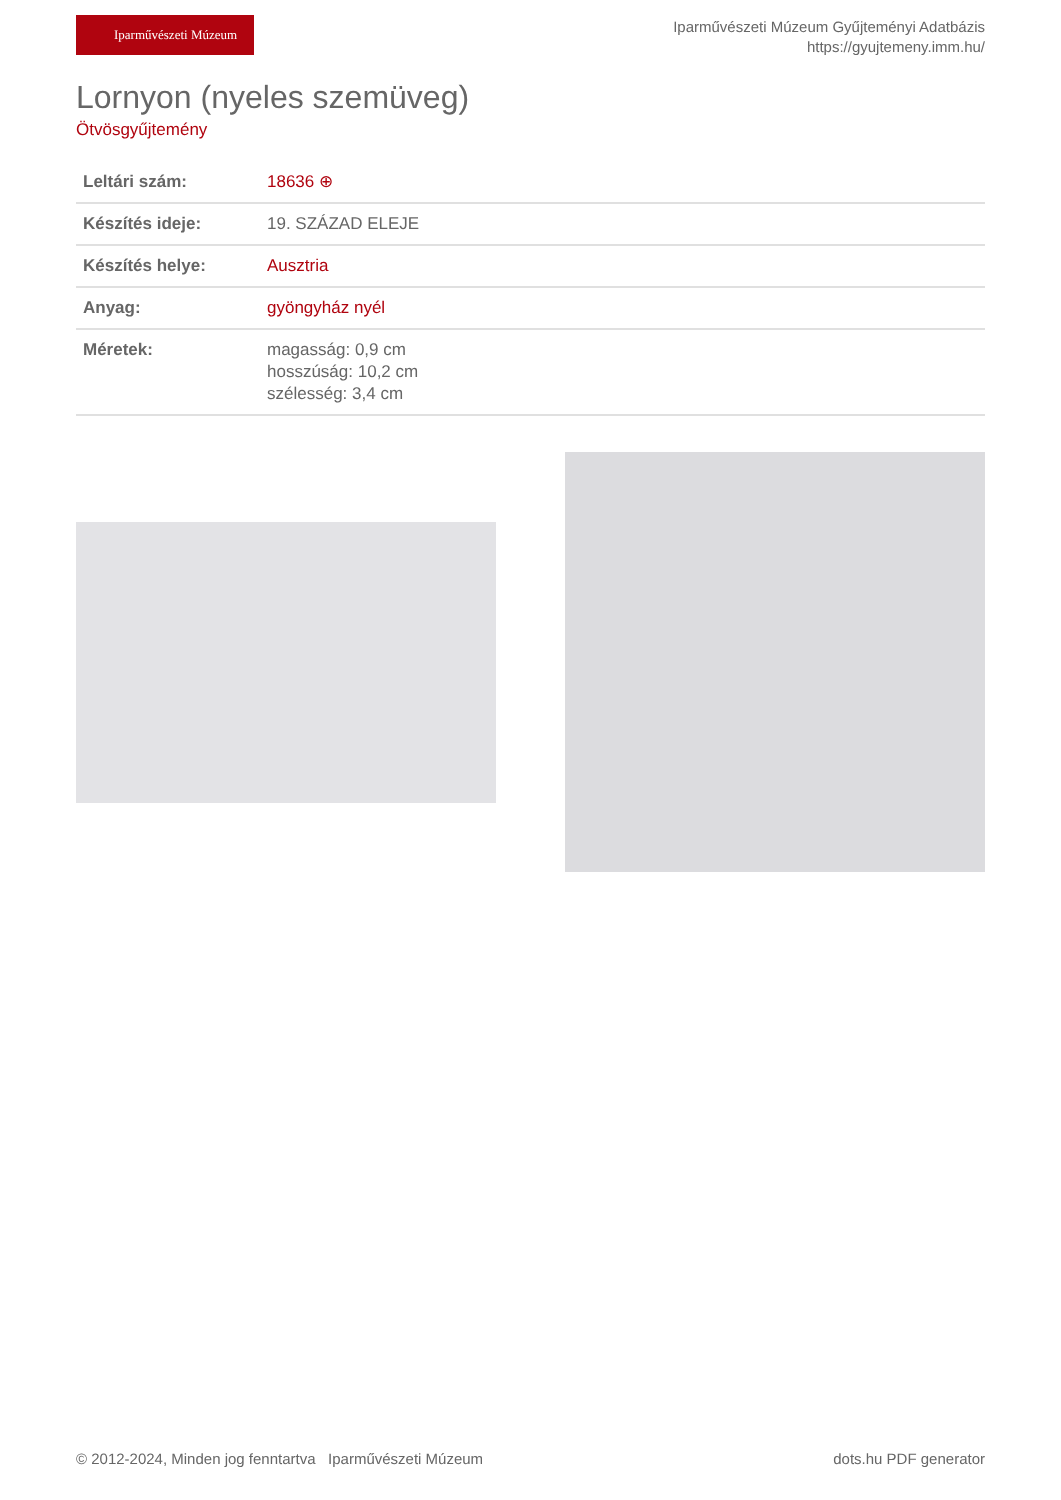Iparművészeti Múzeum
Iparművészeti Múzeum Gyűjteményi Adatbázis
https://gyujtemeny.imm.hu/
Lornyon (nyeles szemüveg)
Ötvösgyűjtemény
| Leltári szám: | 18636 ⊕ |
| Készítés ideje: | 19. SZÁZAD ELEJE |
| Készítés helye: | Ausztria |
| Anyag: | gyöngyház nyél |
| Méretek: | magasság: 0,9 cm hosszúság: 10,2 cm szélesség: 3,4 cm |
© 2012-2024, Minden jog fenntartva Iparművészeti Múzeum dots.hu PDF generator